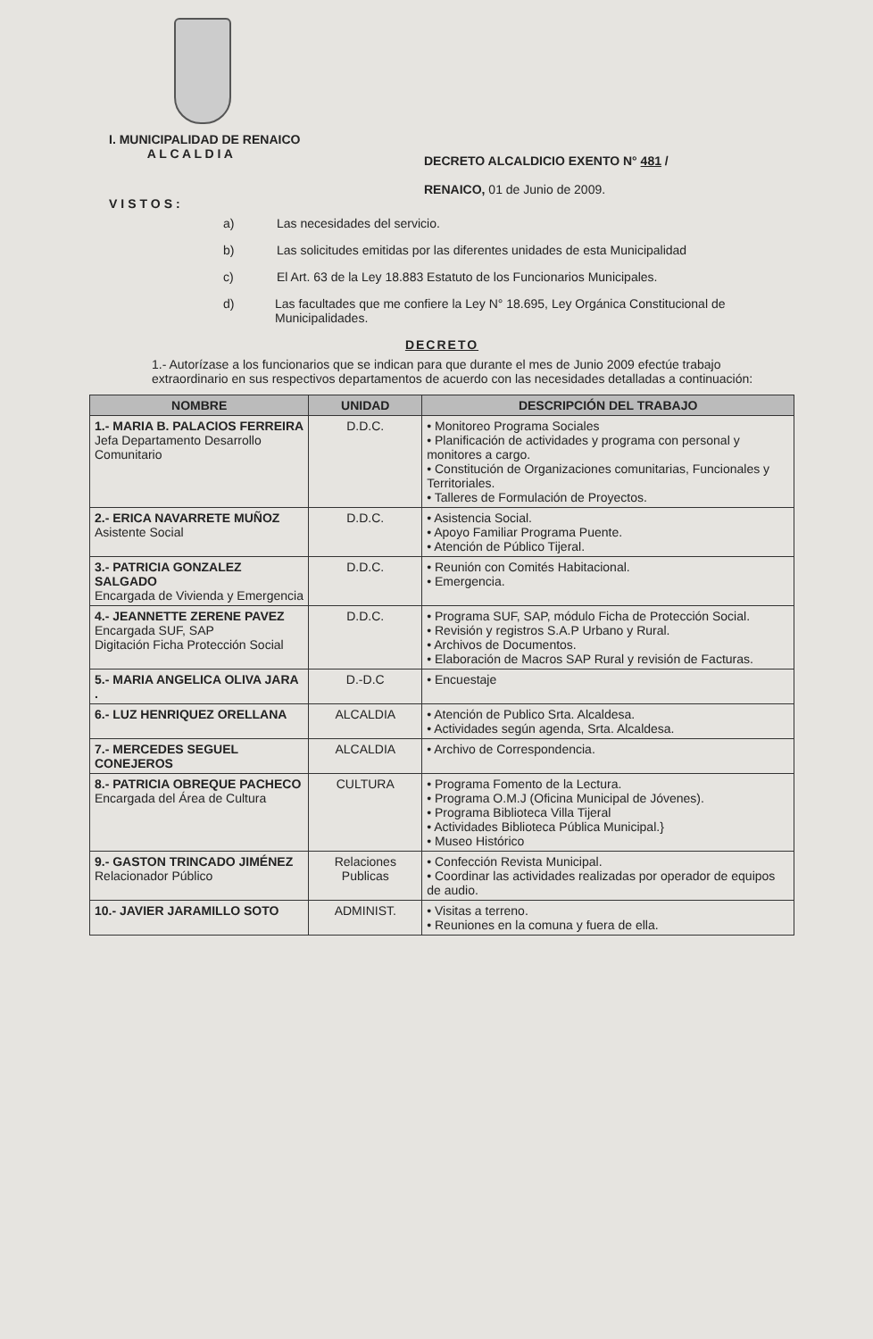I. MUNICIPALIDAD DE RENAICO
A L C A L D I A
DECRETO ALCALDICIO EXENTO N° 481 /
RENAICO, 01 de Junio de 2009.
VISTOS:
a) Las necesidades del servicio.
b) Las solicitudes emitidas por las diferentes unidades de esta Municipalidad
c) El Art. 63 de la Ley 18.883 Estatuto de los Funcionarios Municipales.
d) Las facultades que me confiere la Ley N° 18.695, Ley Orgánica Constitucional de Municipalidades.
DECRETO
1.- Autorízase a los funcionarios que se indican para que durante el mes de Junio 2009 efectúe trabajo extraordinario en sus respectivos departamentos de acuerdo con las necesidades detalladas a continuación:
| NOMBRE | UNIDAD | DESCRIPCIÓN DEL TRABAJO |
| --- | --- | --- |
| 1.- MARIA B. PALACIOS FERREIRA Jefa Departamento Desarrollo Comunitario | D.D.C. | • Monitoreo Programa Sociales • Planificación de actividades y programa con personal y monitores a cargo. • Constitución de Organizaciones comunitarias, Funcionales y Territoriales. • Talleres de Formulación de Proyectos. |
| 2.- ERICA NAVARRETE MUÑOZ Asistente Social | D.D.C. | • Asistencia Social. • Apoyo Familiar Programa Puente. • Atención de Público Tijeral. |
| 3.- PATRICIA GONZALEZ SALGADO Encargada de Vivienda y Emergencia | D.D.C. | • Reunión con Comités Habitacional. • Emergencia. |
| 4.- JEANNETTE ZERENE PAVEZ Encargada SUF, SAP Digitación Ficha Protección Social | D.D.C. | • Programa SUF, SAP, módulo Ficha de Protección Social. • Revisión y registros S.A.P Urbano y Rural. • Archivos de Documentos. • Elaboración de Macros SAP Rural y revisión de Facturas. |
| 5.- MARIA ANGELICA OLIVA JARA . | D.-D.C | • Encuestaje |
| 6.- LUZ HENRIQUEZ ORELLANA | ALCALDIA | • Atención de Publico Srta. Alcaldesa. • Actividades según agenda, Srta. Alcaldesa. |
| 7.- MERCEDES SEGUEL CONEJEROS | ALCALDIA | • Archivo de Correspondencia. |
| 8.- PATRICIA OBREQUE PACHECO Encargada del Área de Cultura | CULTURA | • Programa Fomento de la Lectura. • Programa O.M.J (Oficina Municipal de Jóvenes). • Programa Biblioteca Villa Tijeral • Actividades Biblioteca Pública Municipal.} • Museo Histórico |
| 9.- GASTON TRINCADO JIMÉNEZ Relacionador Público | Relaciones Publicas | • Confección Revista Municipal. • Coordinar las actividades realizadas por operador de equipos de audio. |
| 10.- JAVIER JARAMILLO SOTO | ADMINIST. | • Visitas a terreno. • Reuniones en la comuna y fuera de ella. |